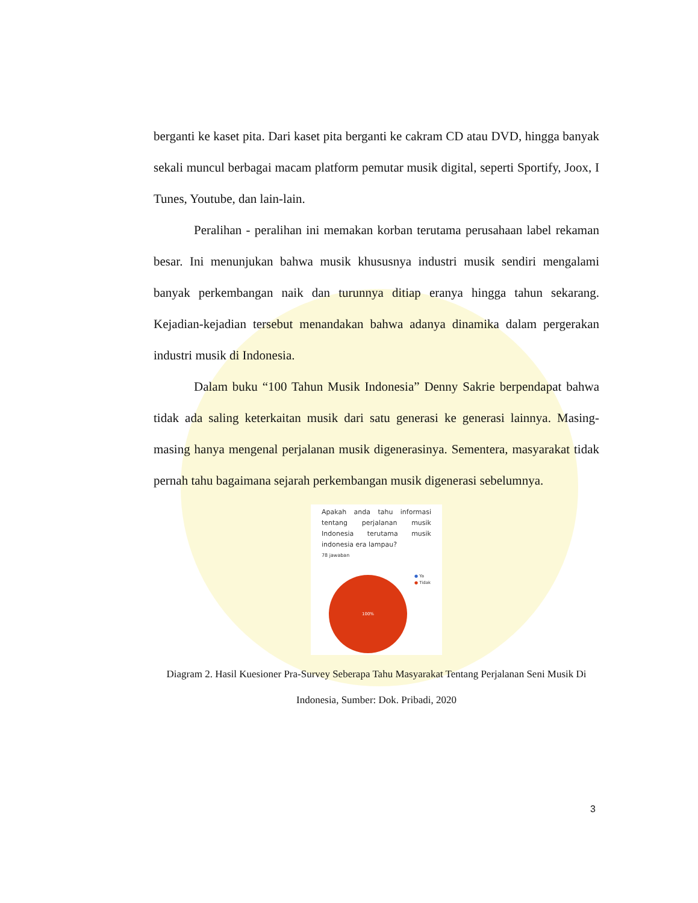berganti ke kaset pita. Dari kaset pita berganti ke cakram CD atau DVD, hingga banyak sekali muncul berbagai macam platform pemutar musik digital, seperti Sportify, Joox, I Tunes, Youtube, dan lain-lain.
Peralihan - peralihan ini memakan korban terutama perusahaan label rekaman besar. Ini menunjukan bahwa musik khususnya industri musik sendiri mengalami banyak perkembangan naik dan turunnya ditiap eranya hingga tahun sekarang. Kejadian-kejadian tersebut menandakan bahwa adanya dinamika dalam pergerakan industri musik di Indonesia.
Dalam buku “100 Tahun Musik Indonesia” Denny Sakrie berpendapat bahwa tidak ada saling keterkaitan musik dari satu generasi ke generasi lainnya. Masing-masing hanya mengenal perjalanan musik digenerasinya. Sementera, masyarakat tidak pernah tahu bagaimana sejarah perkembangan musik digenerasi sebelumnya.
Apakah anda tahu informasi tentang perjalanan musik Indonesia terutama musik indonesia era lampau?
78 jawaban
● Ya
● Tidak
100%
Diagram 2. Hasil Kuesioner Pra-Survey Seberapa Tahu Masyarakat Tentang Perjalanan Seni Musik Di Indonesia, Sumber: Dok. Pribadi, 2020
3